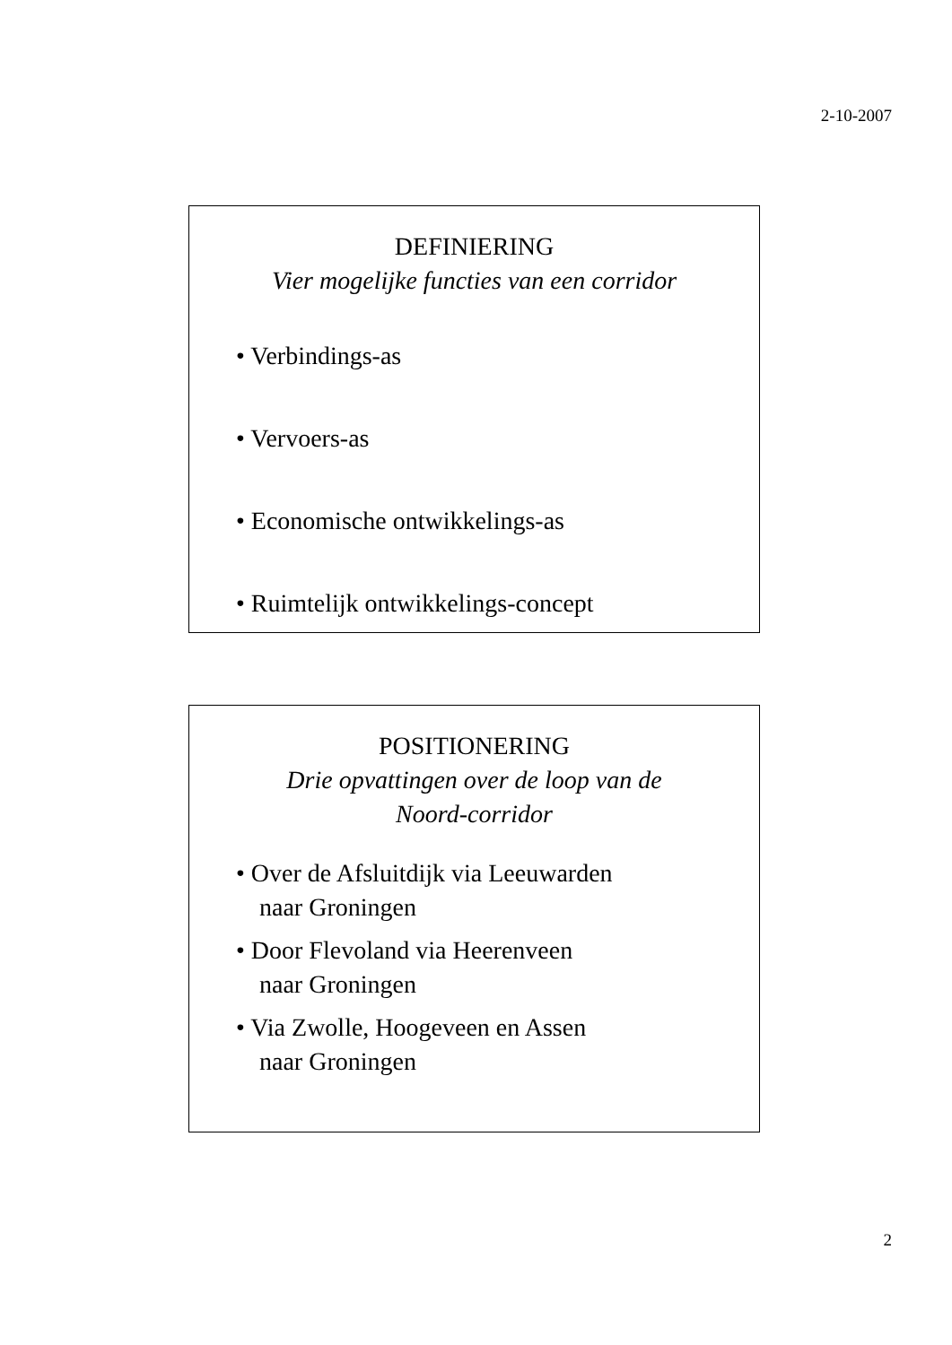2-10-2007
DEFINIERING
Vier mogelijke functies van een corridor
• Verbindings-as
• Vervoers-as
• Economische ontwikkelings-as
• Ruimtelijk ontwikkelings-concept
POSITIONERING
Drie opvattingen over de loop van de
Noord-corridor
• Over de Afsluitdijk via Leeuwarden
naar Groningen
• Door Flevoland via Heerenveen
naar Groningen
• Via Zwolle, Hoogeveen en Assen
naar Groningen
2